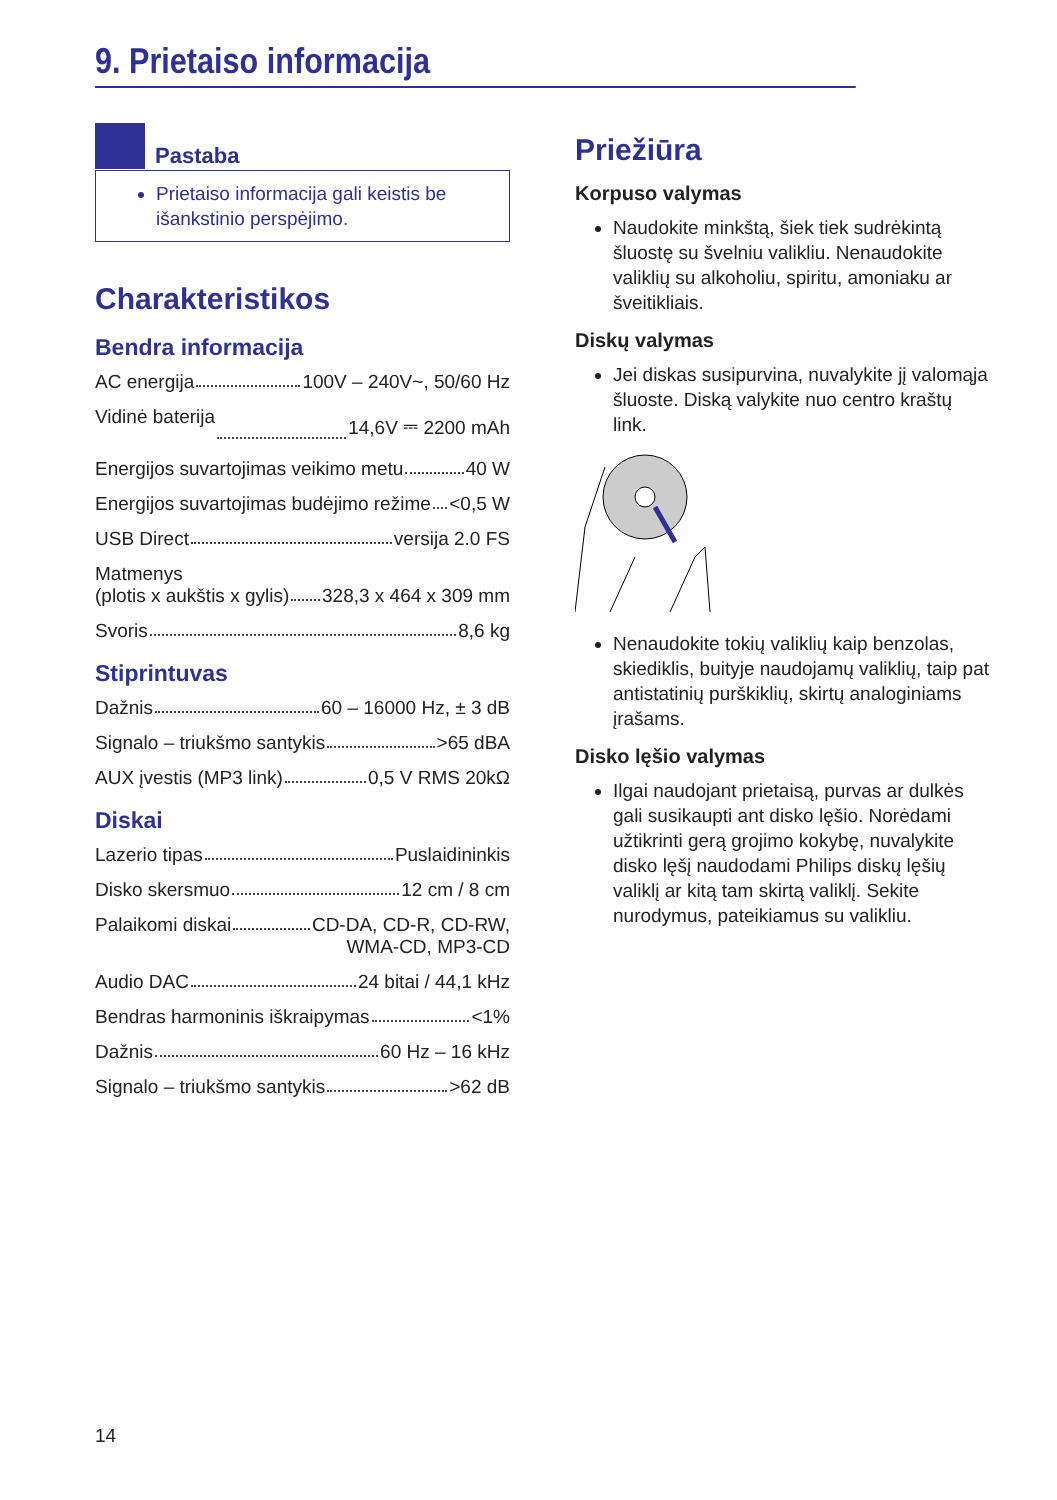9. Prietaiso informacija
Pastaba
Prietaiso informacija gali keistis be išankstinio perspėjimo.
Charakteristikos
Bendra informacija
AC energija 100V – 240V~, 50/60 Hz
Vidinė baterija 14,6V ⎓ 2200 mAh
Energijos suvartojimas veikimo metu 40 W
Energijos suvartojimas budėjimo režime <0,5 W
USB Direct versija 2.0 FS
Matmenys
(plotis x aukštis x gylis) 328,3 x 464 x 309 mm
Svoris 8,6 kg
Stiprintuvas
Dažnis 60 – 16000 Hz, ± 3 dB
Signalo – triukšmo santykis >65 dBA
AUX įvestis (MP3 link) 0,5 V RMS 20kΩ
Diskai
Lazerio tipas Puslaidininkis
Disko skersmuo 12 cm / 8 cm
Palaikomi diskai CD-DA, CD-R, CD-RW,
WMA-CD, MP3-CD
Audio DAC 24 bitai / 44,1 kHz
Bendras harmoninis iškraipymas <1%
Dažnis 60 Hz – 16 kHz
Signalo – triukšmo santykis >62 dB
Priežiūra
Korpuso valymas
Naudokite minkštą, šiek tiek sudrėkintą šluostę su švelniu valikliu. Nenaudokite valiklių su alkoholiu, spiritu, amoniaku ar šveitikliais.
Diskų valymas
Jei diskas susipurvina, nuvalykite jį valomąja šluoste. Diską valykite nuo centro kraštų link.
Nenaudokite tokių valiklių kaip benzolas, skiediklis, buityje naudojamų valiklių, taip pat antistatinių purškiklių, skirtų analoginiams įrašams.
Disko lęšio valymas
Ilgai naudojant prietaisą, purvas ar dulkės gali susikaupti ant disko lęšio. Norėdami užtikrinti gerą grojimo kokybę, nuvalykite disko lęšį naudodami Philips diskų lęšių valiklį ar kitą tam skirtą valiklį. Sekite nurodymus, pateikiamus su valikliu.
14